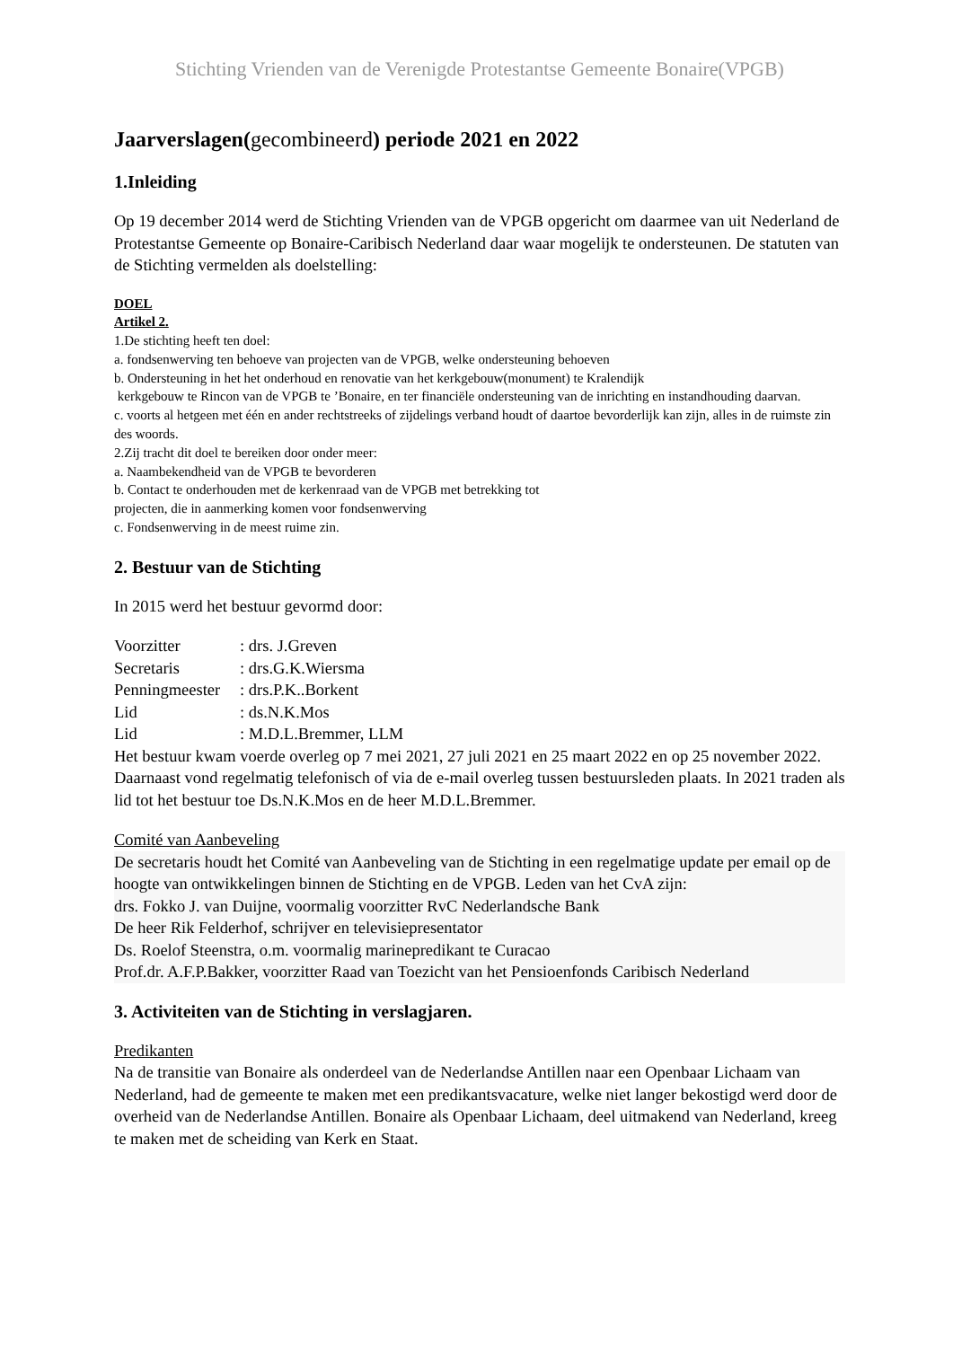Stichting Vrienden van de Verenigde Protestantse Gemeente Bonaire(VPGB)
Jaarverslagen(gecombineerd) periode 2021 en 2022
1.Inleiding
Op 19 december 2014 werd de Stichting Vrienden van de VPGB opgericht om daarmee van uit Nederland de Protestantse Gemeente op Bonaire-Caribisch Nederland daar waar mogelijk te ondersteunen. De statuten van de Stichting vermelden als doelstelling:
DOEL
Artikel 2.
1.De stichting heeft ten doel:
a. fondsenwerving ten behoeve van projecten van de VPGB, welke ondersteuning behoeven
b. Ondersteuning in het het onderhoud en renovatie van het kerkgebouw(monument) te Kralendijk
kerkgebouw te Rincon van de VPGB te ’Bonaire, en ter financiële ondersteuning van de inrichting en instandhouding daarvan.
c. voorts al hetgeen met één en ander rechtstreeks of zijdelings verband houdt of daartoe bevorderlijk kan zijn, alles in de ruimste zin des woords.
2.Zij tracht dit doel te bereiken door onder meer:
a. Naambekendheid van de VPGB te bevorderen
b. Contact te onderhouden met de kerkenraad van de VPGB met betrekking tot
projecten, die in aanmerking komen voor fondsenwerving
c. Fondsenwerving in de meest ruime zin.
2. Bestuur van de Stichting
In 2015 werd het bestuur gevormd door:
Voorzitter: drs. J.Greven
Secretaris: drs.G.K.Wiersma
Penningmeester: drs.P.K..Borkent
Lid: ds.N.K.Mos
Lid: M.D.L.Bremmer, LLM
Het bestuur kwam voerde overleg op 7 mei 2021, 27 juli 2021 en 25 maart 2022 en op 25 november 2022. Daarnaast vond regelmatig telefonisch of via de e-mail overleg tussen bestuursleden plaats. In 2021 traden als lid tot het bestuur toe Ds.N.K.Mos en de heer M.D.L.Bremmer.
Comité van Aanbeveling
De secretaris houdt het Comité van Aanbeveling van de Stichting in een regelmatige update per email op de hoogte van ontwikkelingen binnen de Stichting en de VPGB. Leden van het CvA zijn:
drs. Fokko J. van Duijne, voormalig voorzitter RvC Nederlandsche Bank
De heer Rik Felderhof, schrijver en televisiepresentator
Ds. Roelof Steenstra, o.m. voormalig marinepredikant te Curacao
Prof.dr. A.F.P.Bakker, voorzitter Raad van Toezicht van het Pensioenfonds Caribisch Nederland
3. Activiteiten van de Stichting in verslagjaren.
Predikanten
Na de transitie van Bonaire als onderdeel van de Nederlandse Antillen naar een Openbaar Lichaam van Nederland, had de gemeente te maken met een predikantsvacature, welke niet langer bekostigd werd door de overheid van de Nederlandse Antillen. Bonaire als Openbaar Lichaam, deel uitmakend van Nederland, kreeg te maken met de scheiding van Kerk en Staat.